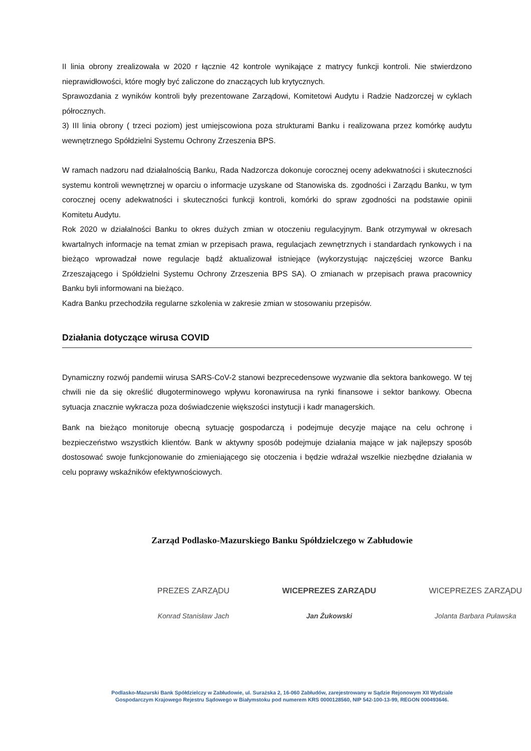II linia obrony zrealizowała w 2020 r łącznie 42 kontrole wynikające z matrycy funkcji kontroli. Nie stwierdzono nieprawidłowości, które mogły być zaliczone do znaczących lub krytycznych.
Sprawozdania z wyników kontroli były prezentowane Zarządowi, Komitetowi Audytu i Radzie Nadzorczej w cyklach półrocznych.
3) III linia obrony ( trzeci poziom) jest umiejscowiona poza strukturami Banku i realizowana przez komórkę audytu wewnętrznego Spółdzielni Systemu Ochrony Zrzeszenia BPS.
W ramach nadzoru nad działalnością Banku, Rada Nadzorcza dokonuje corocznej oceny adekwatności i skuteczności systemu kontroli wewnętrznej w oparciu o informacje uzyskane od Stanowiska ds. zgodności i Zarządu Banku, w tym corocznej oceny adekwatności i skuteczności funkcji kontroli, komórki do spraw zgodności na podstawie opinii Komitetu Audytu.
Rok 2020 w działalności Banku to okres dużych zmian w otoczeniu regulacyjnym. Bank otrzymywał w okresach kwartalnych informacje na temat zmian w przepisach prawa, regulacjach zewnętrznych i standardach rynkowych i na bieżąco wprowadzał nowe regulacje bądź aktualizował istniejące (wykorzystując najczęściej wzorce Banku Zrzeszającego i Spółdzielni Systemu Ochrony Zrzeszenia BPS SA). O zmianach w przepisach prawa pracownicy Banku byli informowani na bieżąco.
Kadra Banku przechodziła regularne szkolenia w zakresie zmian w stosowaniu przepisów.
Działania dotyczące wirusa COVID
Dynamiczny rozwój pandemii wirusa SARS-CoV-2 stanowi bezprecedensowe wyzwanie dla sektora bankowego. W tej chwili nie da się określić długoterminowego wpływu koronawirusa na rynki finansowe i sektor bankowy. Obecna sytuacja znacznie wykracza poza doświadczenie większości instytucji i kadr managerskich.
Bank na bieżąco monitoruje obecną sytuację gospodarczą i podejmuje decyzje mające na celu ochronę i bezpieczeństwo wszystkich klientów. Bank w aktywny sposób podejmuje działania mające w jak najlepszy sposób dostosować swoje funkcjonowanie do zmieniającego się otoczenia i będzie wdrażał wszelkie niezbędne działania w celu poprawy wskaźników efektywnościowych.
Zarząd Podlasko-Mazurskiego Banku Spółdzielczego w Zabłudowie
PREZES ZARZĄDU
Konrad Stanisław Jach
WICEPREZES ZARZĄDU
Jan Żukowski
WICEPREZES ZARZĄDU
Jolanta Barbara Puławska
Podlasko-Mazurski Bank Spółdzielczy w Zabłudowie, ul. Surażska 2, 16-060 Zabłudów, zarejestrowany w Sądzie Rejonowym XII Wydziale
Gospodarczym Krajowego Rejestru Sądowego w Białymstoku pod numerem KRS 0000128560, NIP 542-100-13-99, REGON 000493646.